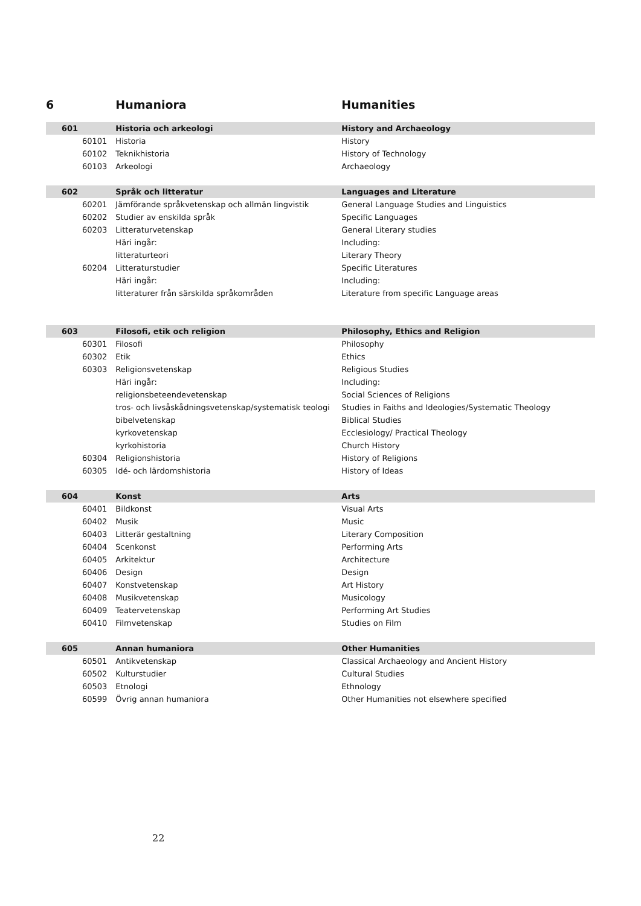| 6 | | Humaniora | Humanities |
| --- | --- | --- | --- |
| 601 | | Historia och arkeologi | History and Archaeology |
| | 60101 | Historia | History |
| | 60102 | Teknikhistoria | History of Technology |
| | 60103 | Arkeologi | Archaeology |
| 602 | | Språk och litteratur | Languages and Literature |
| | 60201 | Jämförande språkvetenskap och allmän lingvistik | General Language Studies and Linguistics |
| | 60202 | Studier av enskilda språk | Specific Languages |
| | 60203 | Litteraturvetenskap | General Literary studies |
| | | Häri ingår: | Including: |
| | | litteraturteori | Literary Theory |
| | 60204 | Litteraturstudier | Specific Literatures |
| | | Häri ingår: | Including: |
| | | litteraturer från särskilda språkområden | Literature from specific Language areas |
| 603 | | Filosofi, etik och religion | Philosophy, Ethics and Religion |
| | 60301 | Filosofi | Philosophy |
| | 60302 | Etik | Ethics |
| | 60303 | Religionsvetenskap | Religious Studies |
| | | Häri ingår: | Including: |
| | | religionsbeteendevetenskap | Social Sciences of Religions |
| | | tros- och livsåskådningsvetenskap/systematisk teologi | Studies in Faiths and Ideologies/Systematic Theology |
| | | bibelvetenskap | Biblical Studies |
| | | kyrkovetenskap | Ecclesiology/ Practical Theology |
| | | kyrkohistoria | Church History |
| | 60304 | Religionshistoria | History of Religions |
| | 60305 | Idé- och lärdomshistoria | History of Ideas |
| 604 | | Konst | Arts |
| | 60401 | Bildkonst | Visual Arts |
| | 60402 | Musik | Music |
| | 60403 | Litterär gestaltning | Literary Composition |
| | 60404 | Scenkonst | Performing Arts |
| | 60405 | Arkitektur | Architecture |
| | 60406 | Design | Design |
| | 60407 | Konstvetenskap | Art History |
| | 60408 | Musikvetenskap | Musicology |
| | 60409 | Teatervetenskap | Performing Art Studies |
| | 60410 | Filmvetenskap | Studies on Film |
| 605 | | Annan humaniora | Other Humanities |
| | 60501 | Antikvetenskap | Classical Archaeology and Ancient History |
| | 60502 | Kulturstudier | Cultural Studies |
| | 60503 | Etnologi | Ethnology |
| | 60599 | Övrig annan humaniora | Other Humanities not elsewhere specified |
22